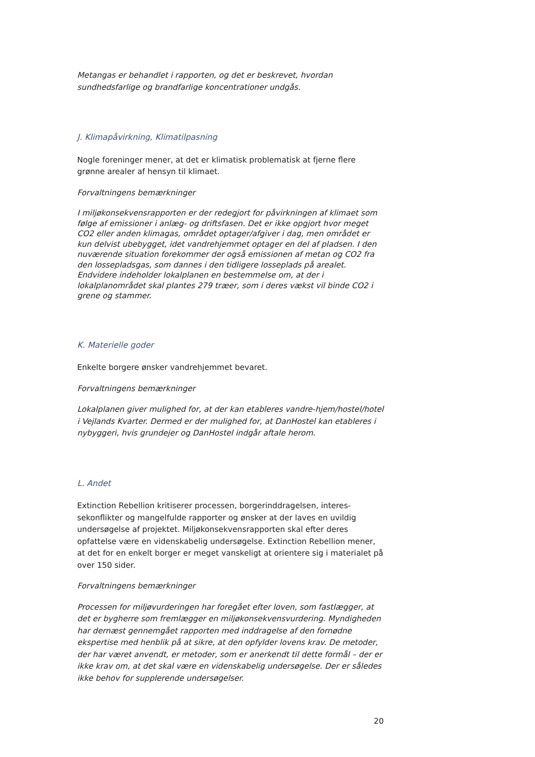Metangas er behandlet i rapporten, og det er beskrevet, hvordan sundhedsfarlige og brandfarlige koncentrationer undgås.
J. Klimapåvirkning, Klimatilpasning
Nogle foreninger mener, at det er klimatisk problematisk at fjerne flere grønne arealer af hensyn til klimaet.
Forvaltningens bemærkninger
I miljøkonsekvensrapporten er der redegjort for påvirkningen af klimaet som følge af emissioner i anlæg- og driftsfasen. Det er ikke opgjort hvor meget CO2 eller anden klimagas, området optager/afgiver i dag, men området er kun delvist ubebygget, idet vandrehjemmet optager en del af pladsen. I den nuværende situation forekommer der også emissionen af metan og CO2 fra den lossepladsgas, som dannes i den tidligere losseplads på arealet. Endvidere indeholder lokalplanen en bestemmelse om, at der i lokalplanområdet skal plantes 279 træer, som i deres vækst vil binde CO2 i grene og stammer.
K. Materielle goder
Enkelte borgere ønsker vandrehjemmet bevaret.
Forvaltningens bemærkninger
Lokalplanen giver mulighed for, at der kan etableres vandre-hjem/hostel/hotel i Vejlands Kvarter. Dermed er der mulighed for, at DanHostel kan etableres i nybyggeri, hvis grundejer og DanHostel indgår aftale herom.
L. Andet
Extinction Rebellion kritiserer processen, borgerinddragelsen, interes-sekonflikter og mangelfulde rapporter og ønsker at der laves en uvildig undersøgelse af projektet. Miljøkonsekvensrapporten skal efter deres opfattelse være en videnskabelig undersøgelse. Extinction Rebellion mener, at det for en enkelt borger er meget vanskeligt at orientere sig i materialet på over 150 sider.
Forvaltningens bemærkninger
Processen for miljøvurderingen har foregået efter loven, som fastlægger, at det er bygherre som fremlægger en miljøkonsekvensvurdering. Myndigheden har dernæst gennemgået rapporten med inddragelse af den fornødne ekspertise med henblik på at sikre, at den opfylder lovens krav. De metoder, der har været anvendt, er metoder, som er anerkendt til dette formål – der er ikke krav om, at det skal være en videnskabelig undersøgelse. Der er således ikke behov for supplerende undersøgelser.
20